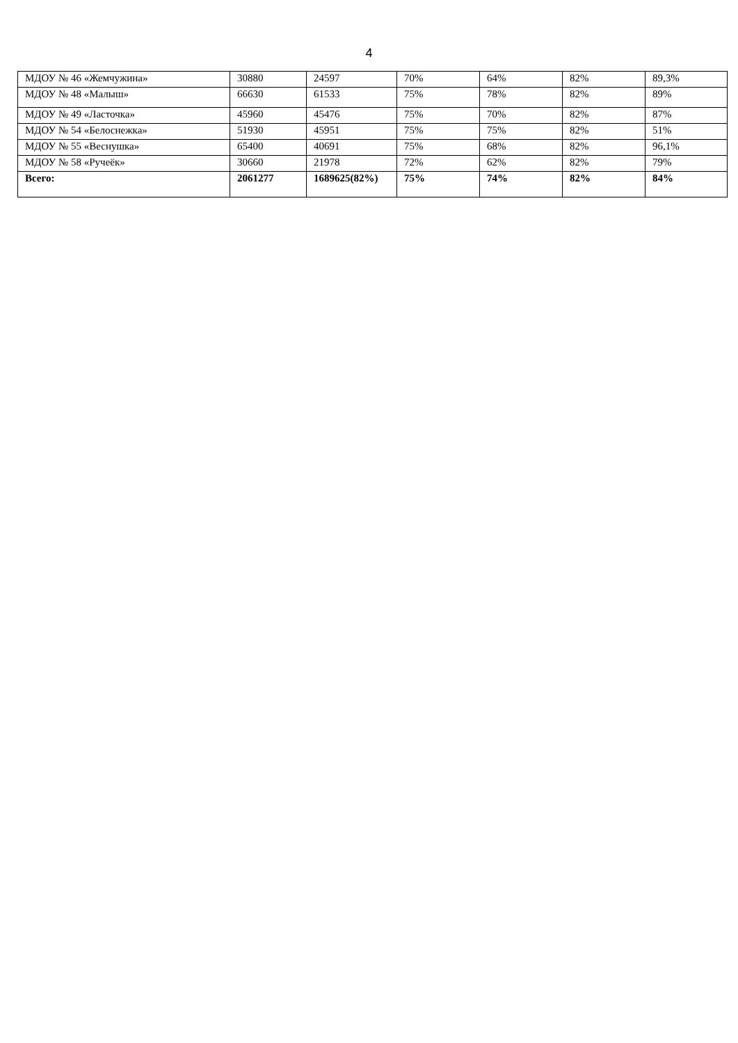4
| МДОУ № 46 «Жемчужина» | 30880 | 24597 | 70% | 64% | 82% | 89,3% |
| МДОУ № 48 «Малыш» | 66630 | 61533 | 75% | 78% | 82% | 89% |
| МДОУ № 49 «Ласточка» | 45960 | 45476 | 75% | 70% | 82% | 87% |
| МДОУ № 54 «Белоснежка» | 51930 | 45951 | 75% | 75% | 82% | 51% |
| МДОУ № 55 «Веснушка» | 65400 | 40691 | 75% | 68% | 82% | 96,1% |
| МДОУ № 58 «Ручеёк» | 30660 | 21978 | 72% | 62% | 82% | 79% |
| Всего: | 2061277 | 1689625(82%) | 75% | 74% | 82% | 84% |